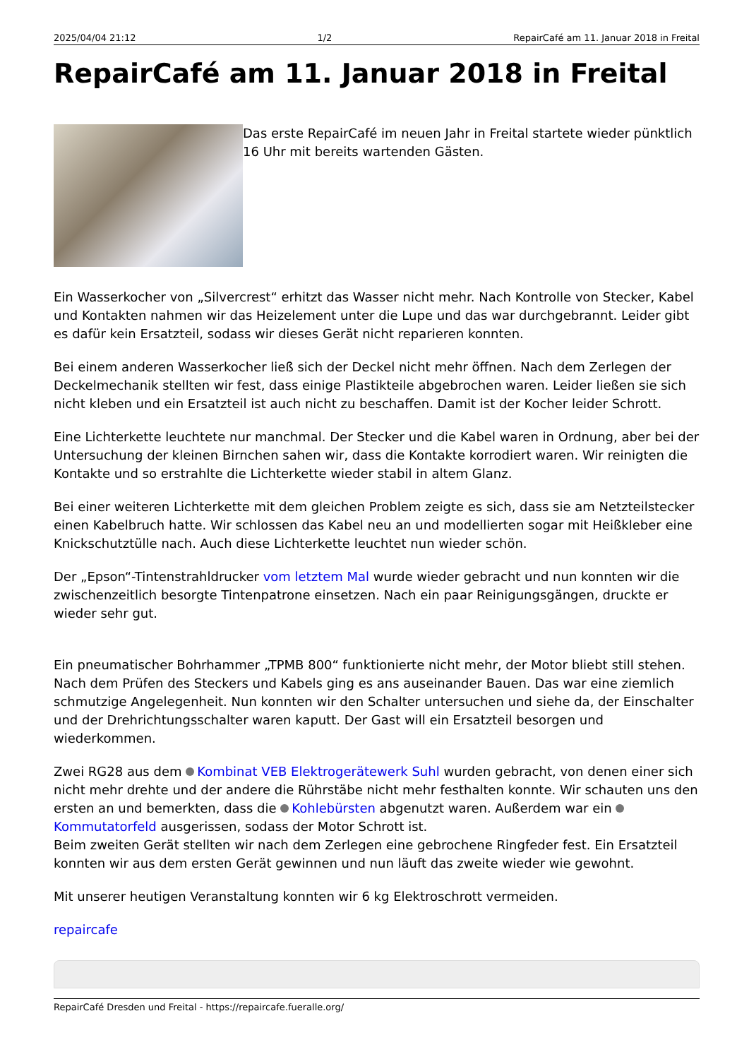2025/04/04 21:12 1/2 RepairCafé am 11. Januar 2018 in Freital
RepairCafé am 11. Januar 2018 in Freital
Das erste RepairCafé im neuen Jahr in Freital startete wieder pünktlich 16 Uhr mit bereits wartenden Gästen.
Ein Wasserkocher von „Silvercrest“ erhitzt das Wasser nicht mehr. Nach Kontrolle von Stecker, Kabel und Kontakten nahmen wir das Heizelement unter die Lupe und das war durchgebrannt. Leider gibt es dafür kein Ersatzteil, sodass wir dieses Gerät nicht reparieren konnten.
Bei einem anderen Wasserkocher ließ sich der Deckel nicht mehr öffnen. Nach dem Zerlegen der Deckelmechanik stellten wir fest, dass einige Plastikteile abgebrochen waren. Leider ließen sie sich nicht kleben und ein Ersatzteil ist auch nicht zu beschaffen. Damit ist der Kocher leider Schrott.
Eine Lichterkette leuchtete nur manchmal. Der Stecker und die Kabel waren in Ordnung, aber bei der Untersuchung der kleinen Birnchen sahen wir, dass die Kontakte korrodiert waren. Wir reinigten die Kontakte und so erstrahlte die Lichterkette wieder stabil in altem Glanz.
Bei einer weiteren Lichterkette mit dem gleichen Problem zeigte es sich, dass sie am Netzteilstecker einen Kabelbruch hatte. Wir schlossen das Kabel neu an und modellierten sogar mit Heißkleber eine Knickschutztülle nach. Auch diese Lichterkette leuchtet nun wieder schön.
Der „Epson“-Tintenstrahldrucker vom letztem Mal wurde wieder gebracht und nun konnten wir die zwischenzeitlich besorgte Tintenpatrone einsetzen. Nach ein paar Reinigungsgängen, druckte er wieder sehr gut.
Ein pneumatischer Bohrhammer „TPMB 800“ funktionierte nicht mehr, der Motor bliebt still stehen. Nach dem Prüfen des Steckers und Kabels ging es ans auseinander Bauen. Das war eine ziemlich schmutzige Angelegenheit. Nun konnten wir den Schalter untersuchen und siehe da, der Einschalter und der Drehrichtungsschalter waren kaputt. Der Gast will ein Ersatzteil besorgen und wiederkommen.
Zwei RG28 aus dem Kombinat VEB Elektrogerätewerk Suhl wurden gebracht, von denen einer sich nicht mehr drehte und der andere die Rührstäbe nicht mehr festhalten konnte. Wir schauten uns den ersten an und bemerkten, dass die Kohlebürsten abgenutzt waren. Außerdem war ein Kommutatorfeld ausgerissen, sodass der Motor Schrott ist.
Beim zweiten Gerät stellten wir nach dem Zerlegen eine gebrochene Ringfeder fest. Ein Ersatzteil konnten wir aus dem ersten Gerät gewinnen und nun läuft das zweite wieder wie gewohnt.
Mit unserer heutigen Veranstaltung konnten wir 6 kg Elektroschrott vermeiden.
repaircafe
RepairCafé Dresden und Freital - https://repaircafe.fueralle.org/